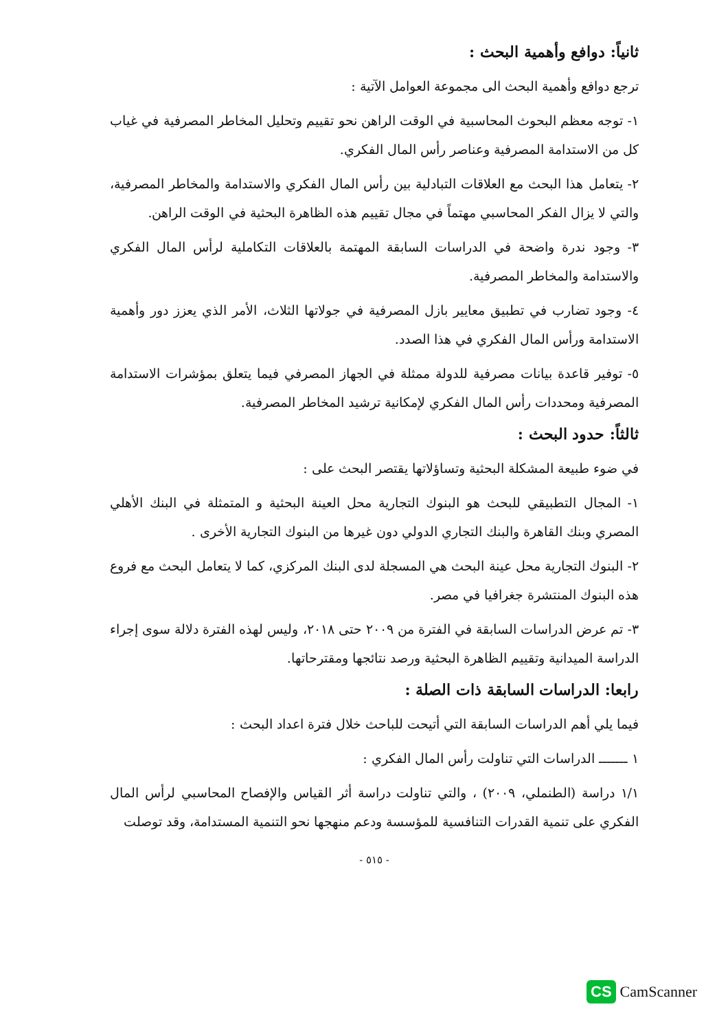ثانياً: دوافع وأهمية البحث :
ترجع دوافع وأهمية البحث الى مجموعة العوامل الآتية :
١- توجه معظم البحوث المحاسبية في الوقت الراهن نحو تقييم وتحليل المخاطر المصرفية في غياب كل من الاستدامة المصرفية وعناصر رأس المال الفكري.
٢- يتعامل هذا البحث مع العلاقات التبادلية بين رأس المال الفكري والاستدامة والمخاطر المصرفية، والتي لا يزال الفكر المحاسبي مهتماً في مجال تقييم هذه الظاهرة البحثية في الوقت الراهن.
٣- وجود ندرة واضحة في الدراسات السابقة المهتمة بالعلاقات التكاملية لرأس المال الفكري والاستدامة والمخاطر المصرفية.
٤- وجود تضارب في تطبيق معايير بازل المصرفية في جولاتها الثلاث، الأمر الذي يعزز دور وأهمية الاستدامة ورأس المال الفكري في هذا الصدد.
٥- توفير قاعدة بيانات مصرفية للدولة ممثلة في الجهاز المصرفي فيما يتعلق بمؤشرات الاستدامة المصرفية ومحددات رأس المال الفكري لإمكانية ترشيد المخاطر المصرفية.
ثالثاً: حدود البحث :
في ضوء طبيعة المشكلة البحثية وتساؤلاتها يقتصر البحث على :
١- المجال التطبيقي للبحث هو البنوك التجارية محل العينة البحثية و المتمثلة في البنك الأهلي المصري وبنك القاهرة والبنك التجاري الدولي دون غيرها من البنوك التجارية الأخرى .
٢- البنوك التجارية محل عينة البحث هي المسجلة لدى البنك المركزي، كما لا يتعامل البحث مع فروع هذه البنوك المنتشرة جغرافيا في مصر.
٣- تم عرض الدراسات السابقة في الفترة من ٢٠٠٩ حتى ٢٠١٨، وليس لهذه الفترة دلالة سوى إجراء الدراسة الميدانية وتقييم الظاهرة البحثية ورصد نتائجها ومقترحاتها.
رابعا: الدراسات السابقة ذات الصلة :
فيما يلي أهم الدراسات السابقة التي أتيحت للباحث خلال فترة اعداد البحث :
١ ـــــــ الدراسات التي تناولت رأس المال الفكري :
١/١ دراسة (الطنملي، ٢٠٠٩) ، والتي تناولت دراسة أثر القياس والإفصاح المحاسبي لرأس المال الفكري على تنمية القدرات التنافسية للمؤسسة ودعم منهجها نحو التنمية المستدامة، وقد توصلت
- ٥١٥ -
CS CamScanner